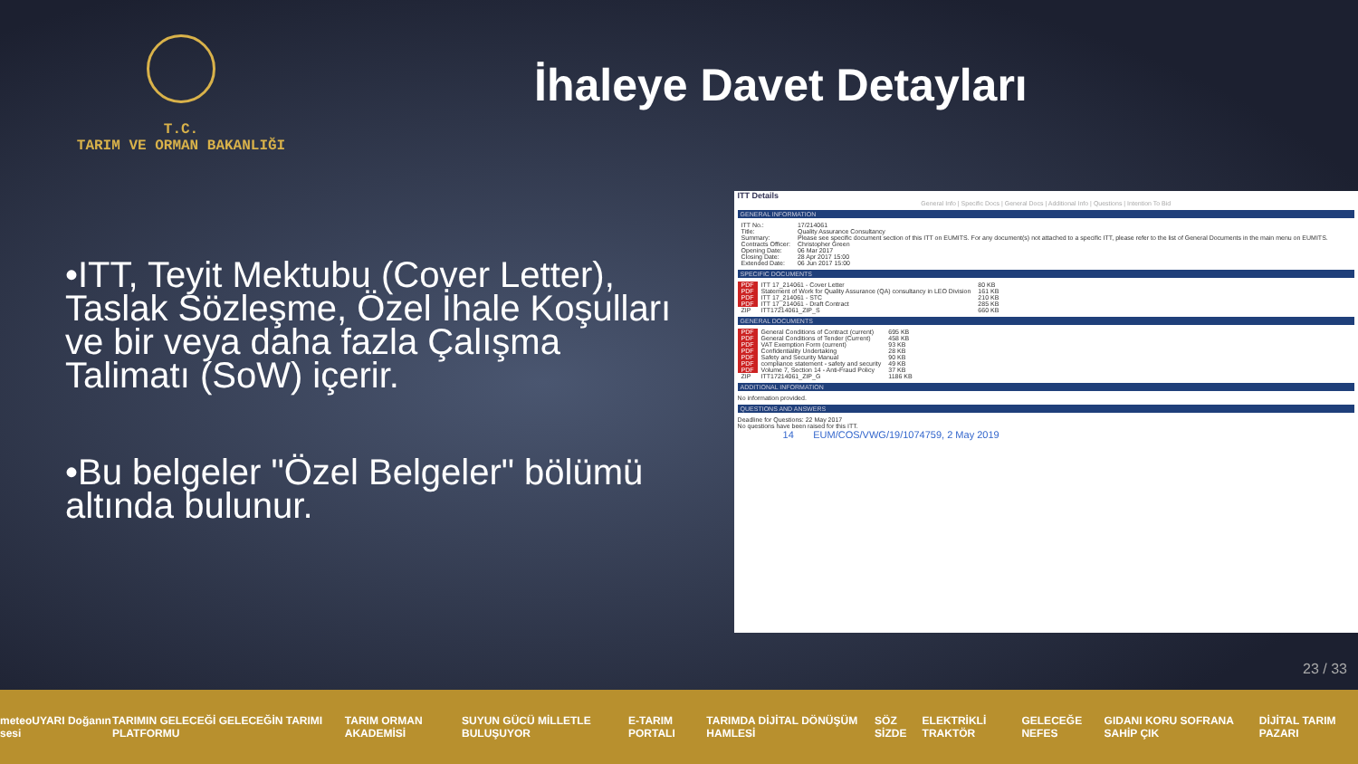T.C.
TARIM VE ORMAN BAKANLIĞI
İhaleye Davet Detayları
•ITT, Teyit Mektubu (Cover Letter), Taslak Sözleşme, Özel İhale Koşulları ve bir veya daha fazla Çalışma Talimatı (SoW) içerir.
•Bu belgeler "Özel Belgeler" bölümü altında bulunur.
ITT Details
General Info | Specific Docs | General Docs | Additional Info | Questions | Intention To Bid
GENERAL INFORMATION
| ITT No.: | 17/214061 |
| Title: | Quality Assurance Consultancy |
| Summary: | Please see specific document section of this ITT on EUMITS. For any document(s) not attached to a specific ITT, please refer to the list of General Documents in the main menu on EUMITS. |
| Contracts Officer: | Christopher Green |
| Opening Date: | 06 Mar 2017 |
| Closing Date: | 28 Apr 2017 15:00 |
| Extended Date: | 06 Jun 2017 15:00 |
SPECIFIC DOCUMENTS
| PDF | ITT 17_214061 - Cover Letter | 80 KB |
| PDF | Statement of Work for Quality Assurance (QA) consultancy in LEO Division | 161 KB |
| PDF | ITT 17_214061 - STC | 210 KB |
| PDF | ITT 17_214061 - Draft Contract | 285 KB |
| ZIP | ITT17214061_ZIP_S | 660 KB |
GENERAL DOCUMENTS
| PDF | General Conditions of Contract (current) | 695 KB |
| PDF | General Conditions of Tender (Current) | 458 KB |
| PDF | VAT Exemption Form (current) | 93 KB |
| PDF | Confidentiality Undertaking | 28 KB |
| PDF | Safety and Security Manual | 90 KB |
| PDF | compliance statement - safety and security | 49 KB |
| PDF | Volume 7, Section 14 - Anti-Fraud Policy | 37 KB |
| ZIP | ITT17214061_ZIP_G | 1186 KB |
ADDITIONAL INFORMATION
No information provided.
QUESTIONS AND ANSWERS
Deadline for Questions: 22 May 2017
No questions have been raised for this ITT.
14 EUM/COS/VWG/19/1074759, 2 May 2019
23 / 33
meteoUYARI Doğanın sesi TARIMIN GELECEĞİ GELECEĞİN TARIMI PLATFORMU TARIM ORMAN AKADEMİSİ SUYUN GÜCÜ MİLLETLE BULUŞUYOR E-TARIM PORTALI TARIMDA DİJİTAL DÖNÜŞÜM HAMLESİ SÖZ SİZDE ELEKTRİKLİ TRAKTÖR GELECEĞE NEFES GIDANI KORU SOFRANA SAHİP ÇIK DİJİTAL TARIM PAZARI